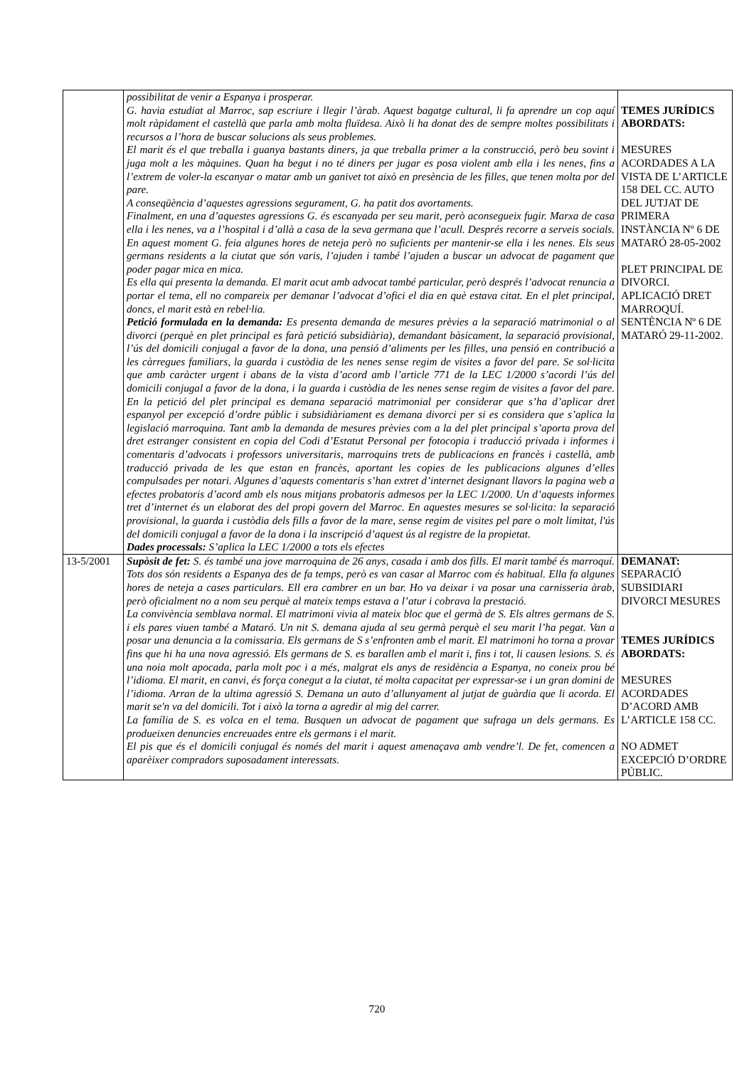| | possibilitat de venir a Espanya i prosperar. G. havia estudiat al Marroc, sap escriure i llegir l’àrab. Aquest bagatge cultural, li fa aprendre un cop aquí molt ràpidament el castellà que parla amb molta fluïdesa. Això li ha donat des de sempre moltes possibilitats i recursos a l’hora de buscar solucions als seus problemes. El marit és el que treballa i guanya bastants diners, ja que treballa primer a la construcció, però beu sovint i juga molt a les màquines. Quan ha begut i no té diners per jugar es posa violent amb ella i les nenes, fins a l’extrem de voler-la escanyar o matar amb un ganivet tot això en presència de les filles, que tenen molta por del pare. A conseqüència d’aquestes agressions segurament, G. ha patit dos avortaments. Finalment, en una d’aquestes agressions G. és escanyada per seu marit, però aconsegueix fugir. Marxa de casa ella i les nenes, va a l’hospital i d’allà a casa de la seva germana que l’acull. Després recorre a serveis socials. En aquest moment G. feia algunes hores de neteja però no suficients per mantenir-se ella i les nenes. Els seus germans residents a la ciutat que són varis, l’ajuden i també l’ajuden a buscar un advocat de pagament que poder pagar mica en mica. Es ella qui presenta la demanda. El marit acut amb advocat també particular, però després l’advocat renuncia a portar el tema, ell no compareix per demanar l’advocat d’ofici el dia en què estava citat. En el plet principal, doncs, el marit està en rebel·lia. Petició formulada en la demanda: Es presenta demanda de mesures prèvies a la separació matrimonial o al divorci (perquè en plet principal es farà petició subsidiària), demandant bàsicament, la separació provisional, l’ús del domicili conjugal a favor de la dona, una pensió d’aliments per les filles, una pensió en contribució a les càrregues familiars, la guarda i custòdia de les nenes sense regim de visites a favor del pare. Se sol·licita que amb caràcter urgent i abans de la vista d’acord amb l’article 771 de la LEC 1/2000 s’acordi l’ús del domicili conjugal a favor de la dona, i la guarda i custòdia de les nenes sense regim de visites a favor del pare. En la petició del plet principal es demana separació matrimonial per considerar que s’ha d’aplicar dret espanyol per excepció d’ordre públic i subsidiàriament es demana divorci per si es considera que s’aplica la legislació marroquina. Tant amb la demanda de mesures prèvies com a la del plet principal s’aporta prova del dret estranger consistent en copia del Codi d’Estatut Personal per fotocopia i traducció privada i informes i comentaris d’advocats i professors universitaris, marroquins trets de publicacions en francès i castellà, amb traducció privada de les que estan en francès, aportant les copies de les publicacions algunes d’elles compulsades per notari. Algunes d’aquests comentaris s’han extret d’internet designant llavors la pagina web a efectes probatoris d’acord amb els nous mitjans probatoris admesos per la LEC 1/2000. Un d’aquests informes tret d’internet és un elaborat des del propi govern del Marroc. En aquestes mesures se sol·licita: la separació provisional, la guarda i custòdia dels fills a favor de la mare, sense regim de visites pel pare o molt limitat, l'ús del domicili conjugal a favor de la dona i la inscripció d’aquest ús al registre de la propietat. Dades processals: S’aplica la LEC 1/2000 a tots els efectes | TEMES JURÍDICS ABORDATS: MESURES ACORDADES A LA VISTA DE L’ARTICLE 158 DEL CC. AUTO DEL JUTJAT DE PRIMERA INSTÀNCIA Nº 6 DE MATARÓ 28-05-2002 PLET PRINCIPAL DE DIVORCI. APLICACIÓ DRET MARROQUÍ. SENTÈNCIA Nº 6 DE MATARÓ 29-11-2002. |
| 13-5/2001 | Supòsit de fet: S. és també una jove marroquina de 26 anys, casada i amb dos fills. El marit també és marroquí. Tots dos són residents a Espanya des de fa temps, però es van casar al Marroc com és habitual. Ella fa algunes hores de neteja a cases particulars. Ell era cambrer en un bar. Ho va deixar i va posar una carnisseria àrab, però oficialment no a nom seu perquè al mateix temps estava a l’atur i cobrava la prestació. La convivència semblava normal. El matrimoni vivia al mateix bloc que el germà de S. Els altres germans de S. i els pares viuen també a Mataró. Un nit S. demana ajuda al seu germà perquè el seu marit l’ha pegat. Van a posar una denuncia a la comissaria. Els germans de S s’enfronten amb el marit. El matrimoni ho torna a provar fins que hi ha una nova agressió. Els germans de S. es barallen amb el marit i, fins i tot, li causen lesions. S. és una noia molt apocada, parla molt poc i a més, malgrat els anys de residència a Espanya, no coneix prou bé l’idioma. El marit, en canvi, és força conegut a la ciutat, té molta capacitat per expressar-se i un gran domini de l’idioma. Arran de la ultima agressió S. Demana un auto d’allunyament al jutjat de guàrdia que li acorda. El marit se'n va del domicili. Tot i això la torna a agredir al mig del carrer. La família de S. es volca en el tema. Busquen un advocat de pagament que sufraga un dels germans. Es produeixen denuncies encreuades entre els germans i el marit. El pis que és el domicili conjugal és només del marit i aquest amenaçava amb vendre’l. De fet, comencen a aparèixer compradors suposadament interessats. | DEMANAT: SEPARACIÓ SUBSIDIARI DIVORCI MESURES TEMES JURÍDICS ABORDATS: MESURES ACORDADES D’ACORD AMB L’ARTICLE 158 CC. NO ADMET EXCEPCIÓ D’ORDRE PÚBLIC. |
720